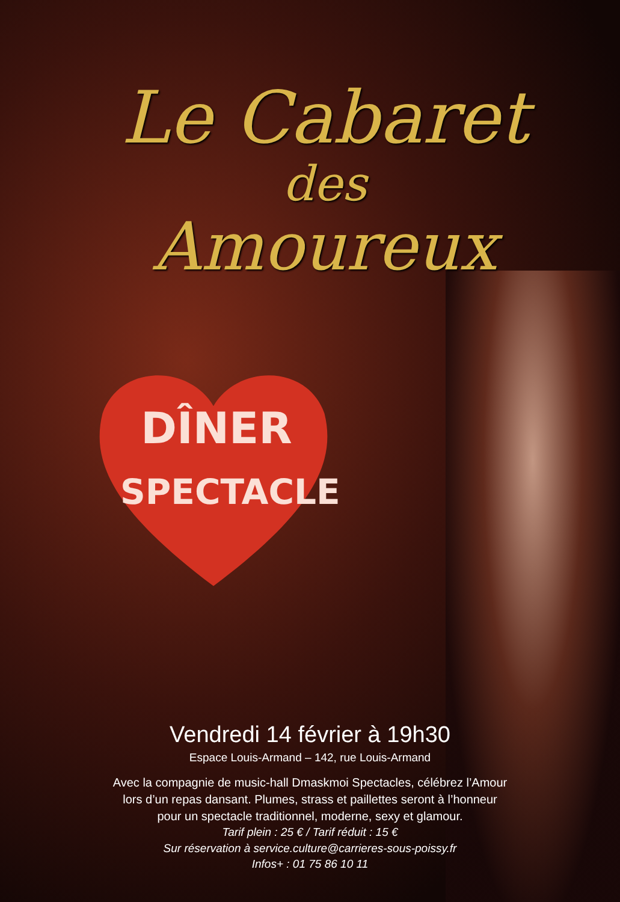Le Cabaret
des
Amoureux
DÎNER
SPECTACLE
Vendredi 14 février à 19h30
Espace Louis-Armand – 142, rue Louis-Armand
Avec la compagnie de music-hall Dmaskmoi Spectacles, célébrez l’Amour
lors d’un repas dansant. Plumes, strass et paillettes seront à l’honneur
pour un spectacle traditionnel, moderne, sexy et glamour.
Tarif plein : 25 € / Tarif réduit : 15 €
Sur réservation à service.culture@carrieres-sous-poissy.fr
Infos+ : 01 75 86 10 11